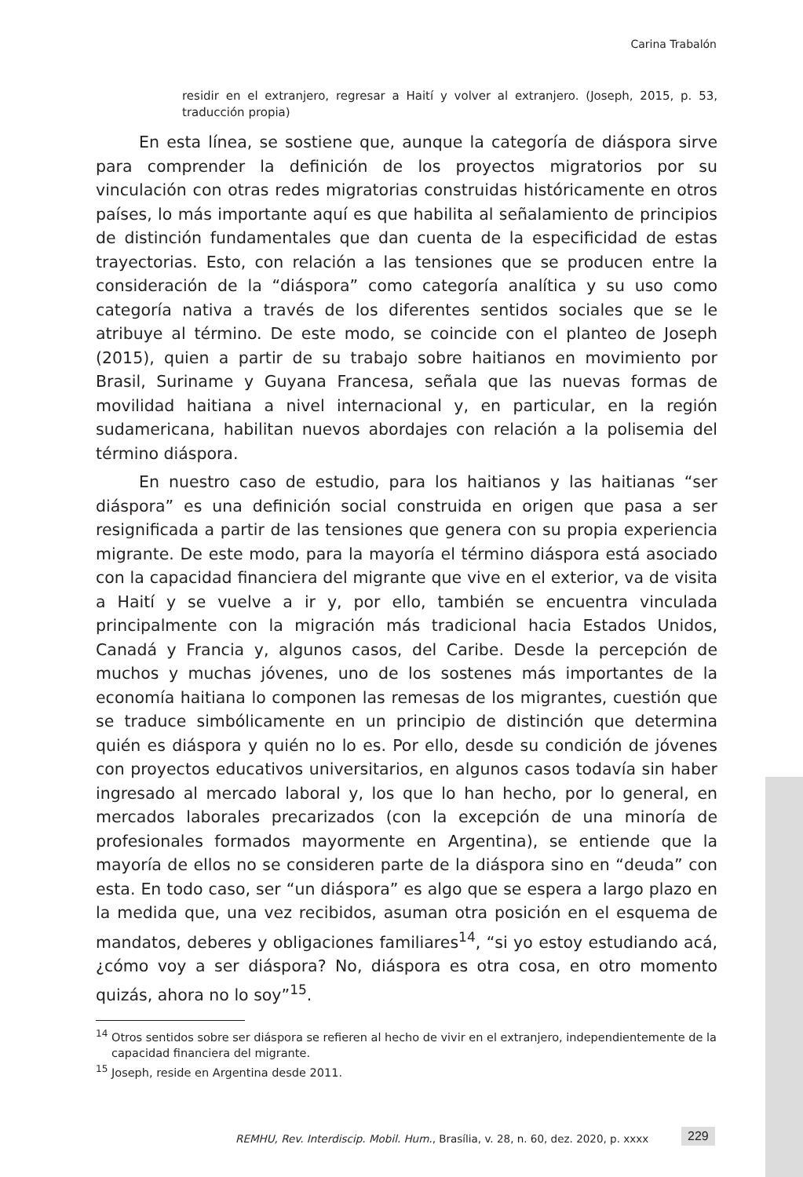Carina Trabalón
residir en el extranjero, regresar a Haití y volver al extranjero. (Joseph, 2015, p. 53, traducción propia)
En esta línea, se sostiene que, aunque la categoría de diáspora sirve para comprender la definición de los proyectos migratorios por su vinculación con otras redes migratorias construidas históricamente en otros países, lo más importante aquí es que habilita al señalamiento de principios de distinción fundamentales que dan cuenta de la especificidad de estas trayectorias. Esto, con relación a las tensiones que se producen entre la consideración de la “diáspora” como categoría analítica y su uso como categoría nativa a través de los diferentes sentidos sociales que se le atribuye al término. De este modo, se coincide con el planteo de Joseph (2015), quien a partir de su trabajo sobre haitianos en movimiento por Brasil, Suriname y Guyana Francesa, señala que las nuevas formas de movilidad haitiana a nivel internacional y, en particular, en la región sudamericana, habilitan nuevos abordajes con relación a la polisemia del término diáspora.
En nuestro caso de estudio, para los haitianos y las haitianas “ser diáspora” es una definición social construida en origen que pasa a ser resignificada a partir de las tensiones que genera con su propia experiencia migrante. De este modo, para la mayoría el término diáspora está asociado con la capacidad financiera del migrante que vive en el exterior, va de visita a Haití y se vuelve a ir y, por ello, también se encuentra vinculada principalmente con la migración más tradicional hacia Estados Unidos, Canadá y Francia y, algunos casos, del Caribe. Desde la percepción de muchos y muchas jóvenes, uno de los sostenes más importantes de la economía haitiana lo componen las remesas de los migrantes, cuestión que se traduce simbólicamente en un principio de distinción que determina quién es diáspora y quién no lo es. Por ello, desde su condición de jóvenes con proyectos educativos universitarios, en algunos casos todavía sin haber ingresado al mercado laboral y, los que lo han hecho, por lo general, en mercados laborales precarizados (con la excepción de una minoría de profesionales formados mayormente en Argentina), se entiende que la mayoría de ellos no se consideren parte de la diáspora sino en “deuda” con esta. En todo caso, ser “un diáspora” es algo que se espera a largo plazo en la medida que, una vez recibidos, asuman otra posición en el esquema de mandatos, deberes y obligaciones familiares<sup>14</sup>, “si yo estoy estudiando acá, ¿cómo voy a ser diáspora? No, diáspora es otra cosa, en otro momento quizás, ahora no lo soy”<sup>15</sup>.
<sup>14</sup> Otros sentidos sobre ser diáspora se refieren al hecho de vivir en el extranjero, independientemente de la capacidad financiera del migrante.
<sup>15</sup> Joseph, reside en Argentina desde 2011.
REMHU, Rev. Interdiscip. Mobil. Hum., Brasília, v. 28, n. 60, dez. 2020, p. xxxx
229